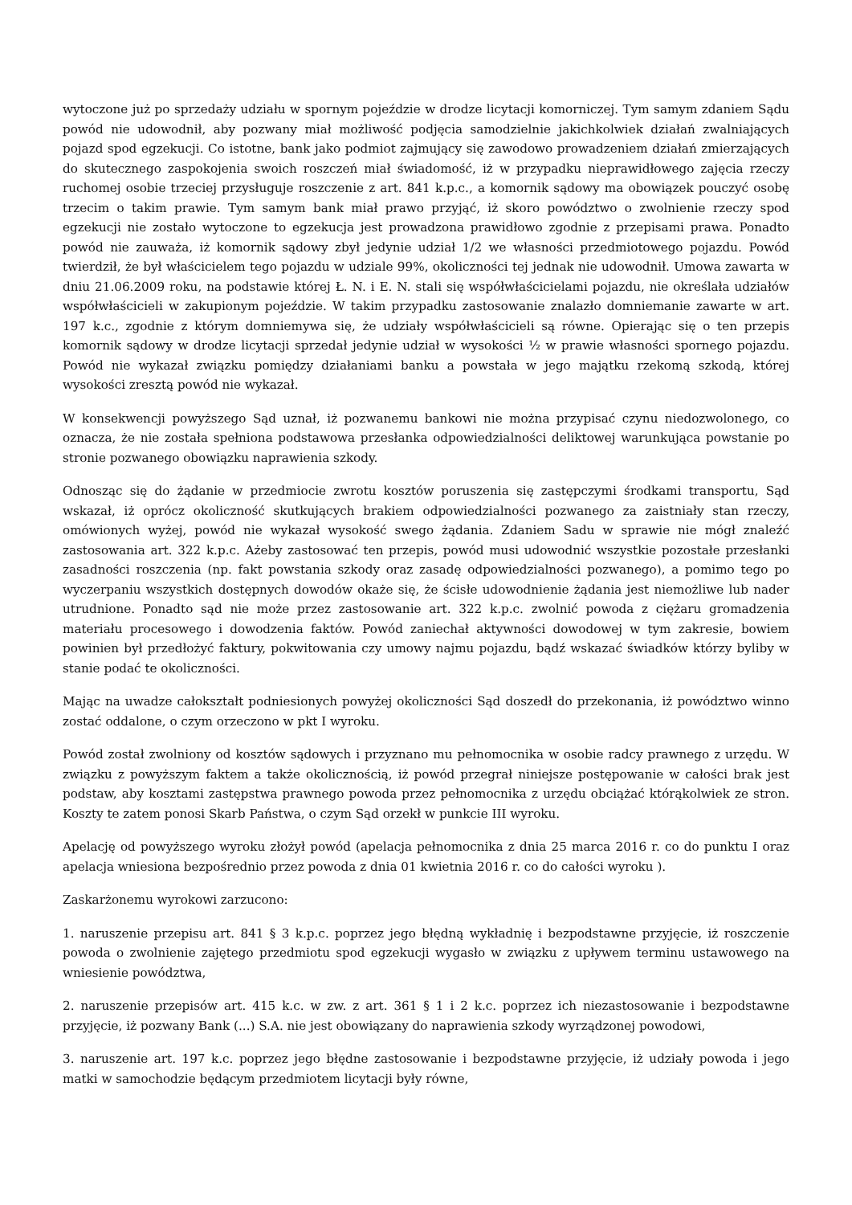wytoczone już po sprzedaży udziału w spornym pojeździe w drodze licytacji komorniczej. Tym samym zdaniem Sądu powód nie udowodnił, aby pozwany miał możliwość podjęcia samodzielnie jakichkolwiek działań zwalniających pojazd spod egzekucji. Co istotne, bank jako podmiot zajmujący się zawodowo prowadzeniem działań zmierzających do skutecznego zaspokojenia swoich roszczeń miał świadomość, iż w przypadku nieprawidłowego zajęcia rzeczy ruchomej osobie trzeciej przysługuje roszczenie z art. 841 k.p.c., a komornik sądowy ma obowiązek pouczyć osobę trzecim o takim prawie. Tym samym bank miał prawo przyjąć, iż skoro powództwo o zwolnienie rzeczy spod egzekucji nie zostało wytoczone to egzekucja jest prowadzona prawidłowo zgodnie z przepisami prawa. Ponadto powód nie zauważa, iż komornik sądowy zbył jedynie udział 1/2 we własności przedmiotowego pojazdu. Powód twierdził, że był właścicielem tego pojazdu w udziale 99%, okoliczności tej jednak nie udowodnił. Umowa zawarta w dniu 21.06.2009 roku, na podstawie której Ł. N. i E. N. stali się współwłaścicielami pojazdu, nie określała udziałów współwłaścicieli w zakupionym pojeździe. W takim przypadku zastosowanie znalazło domniemanie zawarte w art. 197 k.c., zgodnie z którym domniemywa się, że udziały współwłaścicieli są równe. Opierając się o ten przepis komornik sądowy w drodze licytacji sprzedał jedynie udział w wysokości ½ w prawie własności spornego pojazdu. Powód nie wykazał związku pomiędzy działaniami banku a powstała w jego majątku rzekomą szkodą, której wysokości zresztą powód nie wykazał.
W konsekwencji powyższego Sąd uznał, iż pozwanemu bankowi nie można przypisać czynu niedozwolonego, co oznacza, że nie została spełniona podstawowa przesłanka odpowiedzialności deliktowej warunkująca powstanie po stronie pozwanego obowiązku naprawienia szkody.
Odnosząc się do żądanie w przedmiocie zwrotu kosztów poruszenia się zastępczymi środkami transportu, Sąd wskazał, iż oprócz okoliczność skutkujących brakiem odpowiedzialności pozwanego za zaistniały stan rzeczy, omówionych wyżej, powód nie wykazał wysokość swego żądania. Zdaniem Sadu w sprawie nie mógł znaleźć zastosowania art. 322 k.p.c. Ażeby zastosować ten przepis, powód musi udowodnić wszystkie pozostałe przesłanki zasadności roszczenia (np. fakt powstania szkody oraz zasadę odpowiedzialności pozwanego), a pomimo tego po wyczerpaniu wszystkich dostępnych dowodów okaże się, że ścisłe udowodnienie żądania jest niemożliwe lub nader utrudnione. Ponadto sąd nie może przez zastosowanie art. 322 k.p.c. zwolnić powoda z ciężaru gromadzenia materiału procesowego i dowodzenia faktów. Powód zaniechał aktywności dowodowej w tym zakresie, bowiem powinien był przedłożyć faktury, pokwitowania czy umowy najmu pojazdu, bądź wskazać świadków którzy byliby w stanie podać te okoliczności.
Mając na uwadze całokształt podniesionych powyżej okoliczności Sąd doszedł do przekonania, iż powództwo winno zostać oddalone, o czym orzeczono w pkt I wyroku.
Powód został zwolniony od kosztów sądowych i przyznano mu pełnomocnika w osobie radcy prawnego z urzędu. W związku z powyższym faktem a także okolicznością, iż powód przegrał niniejsze postępowanie w całości brak jest podstaw, aby kosztami zastępstwa prawnego powoda przez pełnomocnika z urzędu obciążać którąkolwiek ze stron. Koszty te zatem ponosi Skarb Państwa, o czym Sąd orzekł w punkcie III wyroku.
Apelację od powyższego wyroku złożył powód (apelacja pełnomocnika z dnia 25 marca 2016 r. co do punktu I oraz apelacja wniesiona bezpośrednio przez powoda z dnia 01 kwietnia 2016 r. co do całości wyroku ).
Zaskarżonemu wyrokowi zarzucono:
1. naruszenie przepisu art. 841 § 3 k.p.c. poprzez jego błędną wykładnię i bezpodstawne przyjęcie, iż roszczenie powoda o zwolnienie zajętego przedmiotu spod egzekucji wygasło w związku z upływem terminu ustawowego na wniesienie powództwa,
2. naruszenie przepisów art. 415 k.c. w zw. z art. 361 § 1 i 2 k.c. poprzez ich niezastosowanie i bezpodstawne przyjęcie, iż pozwany Bank (...) S.A. nie jest obowiązany do naprawienia szkody wyrządzonej powodowi,
3. naruszenie art. 197 k.c. poprzez jego błędne zastosowanie i bezpodstawne przyjęcie, iż udziały powoda i jego matki w samochodzie będącym przedmiotem licytacji były równe,